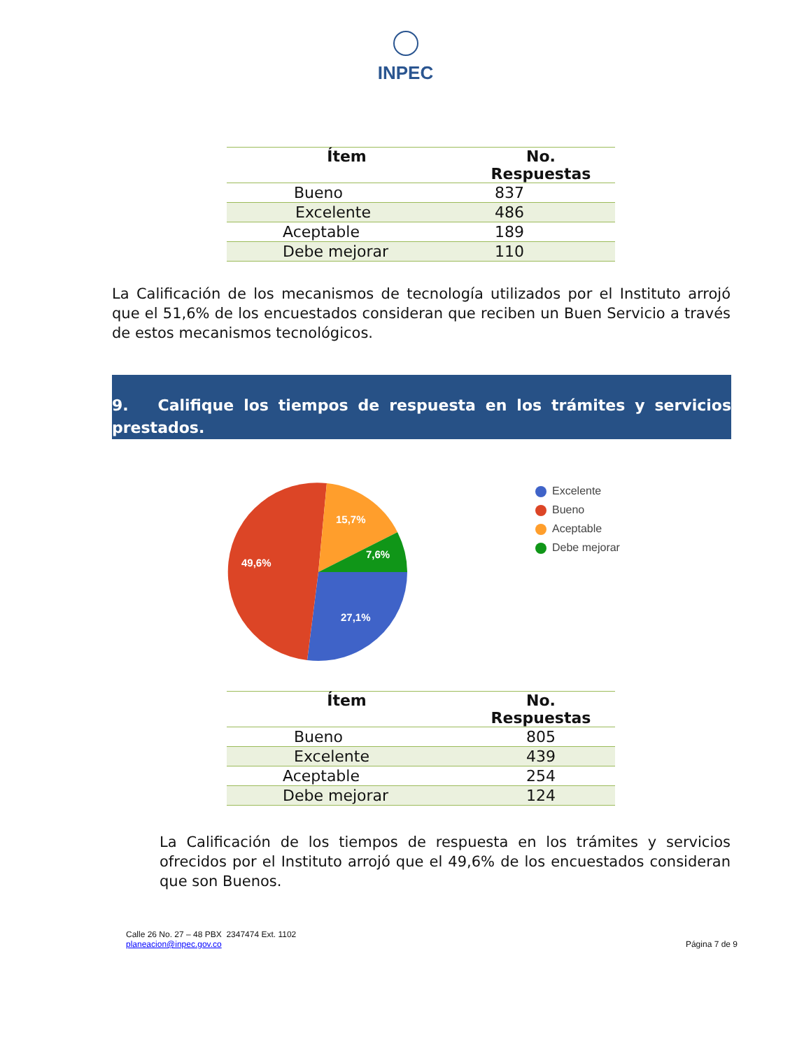INPEC
| Ítem | No. Respuestas |
| --- | --- |
| Bueno | 837 |
| Excelente | 486 |
| Aceptable | 189 |
| Debe mejorar | 110 |
La Calificación de los mecanismos de tecnología utilizados por el Instituto arrojó que el 51,6% de los encuestados consideran que reciben un Buen Servicio a través de estos mecanismos tecnológicos.
9. Califique los tiempos de respuesta en los trámites y servicios prestados.
15,7%
7,6%
49,6%
27,1%
Excelente
Bueno
Aceptable
Debe mejorar
| Ítem | No. Respuestas |
| --- | --- |
| Bueno | 805 |
| Excelente | 439 |
| Aceptable | 254 |
| Debe mejorar | 124 |
La Calificación de los tiempos de respuesta en los trámites y servicios ofrecidos por el Instituto arrojó que el 49,6% de los encuestados consideran que son Buenos.
Calle 26 No. 27 – 48 PBX 2347474 Ext. 1102
planeacion@inpec.gov.co
Página 7 de 9